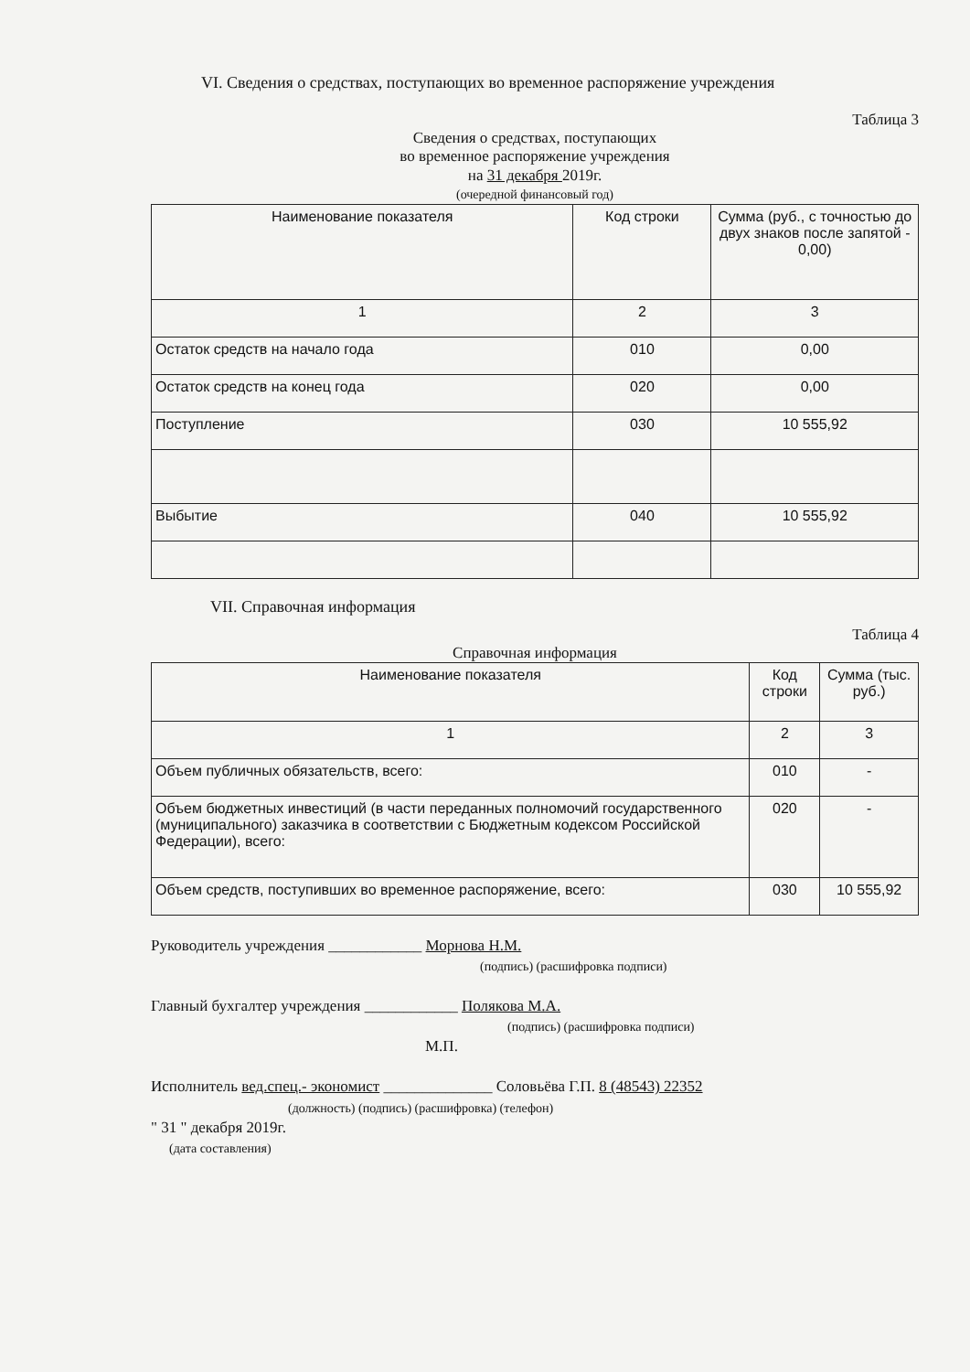VI. Сведения о средствах, поступающих во временное распоряжение учреждения
Таблица 3
Сведения о средствах, поступающих
во временное распоряжение учреждения
на 31 декабря 2019г.
(очередной финансовый год)
| Наименование показателя | Код строки | Сумма (руб., с точностью до двух знаков после запятой - 0,00) |
| --- | --- | --- |
| 1 | 2 | 3 |
| Остаток средств на начало года | 010 | 0,00 |
| Остаток средств на конец года | 020 | 0,00 |
| Поступление | 030 | 10 555,92 |
| Выбытие | 040 | 10 555,92 |
VII. Справочная информация
Таблица 4
Справочная информация
| Наименование показателя | Код строки | Сумма (тыс. руб.) |
| --- | --- | --- |
| 1 | 2 | 3 |
| Объем публичных обязательств, всего: | 010 | - |
| Объем бюджетных инвестиций (в части переданных полномочий государственного (муниципального) заказчика в соответствии с Бюджетным кодексом Российской Федерации), всего: | 020 | - |
| Объем средств, поступивших во временное распоряжение, всего: | 030 | 10 555,92 |
Руководитель учреждения ____________ Морнова Н.М.
(подпись) (расшифровка подписи)
Главный бухгалтер учреждения ____________ Полякова М.А.
(подпись) (расшифровка подписи)
М.П.
Исполнитель вед.спец.- экономист ______________ Соловьёва Г.П. 8 (48543) 22352
(должность) (подпись) (расшифровка) (телефон)
" 31 " декабря 2019г.
(дата составления)